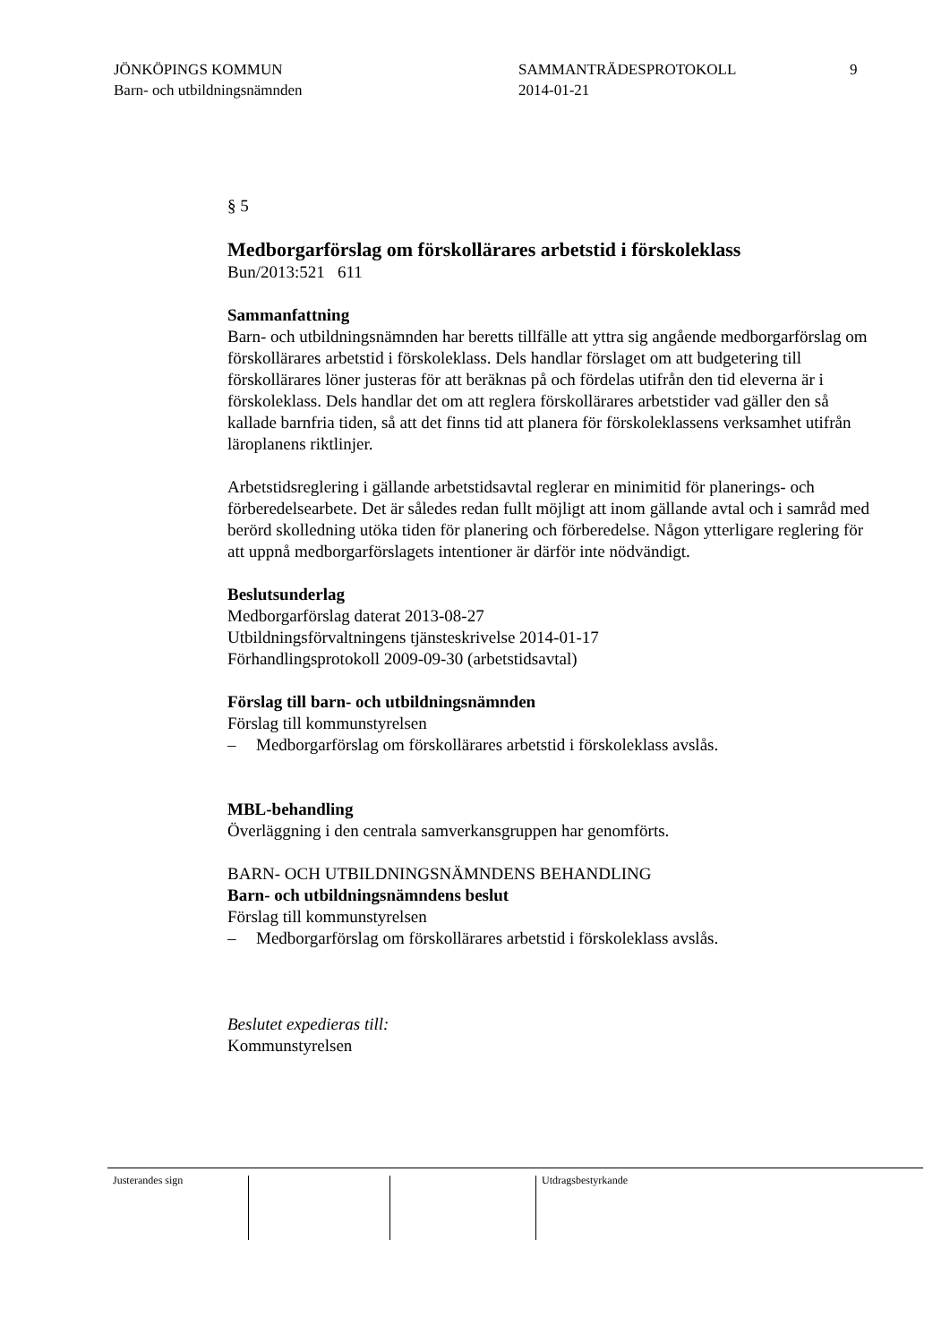JÖNKÖPINGS KOMMUN
Barn- och utbildningsnämnden
SAMMANTRÄDESPROTOKOLL
2014-01-21
9
§ 5
Medborgarförslag om förskollärares arbetstid i förskoleklass
Bun/2013:521 611
Sammanfattning
Barn- och utbildningsnämnden har beretts tillfälle att yttra sig angående medborgarförslag om förskollärares arbetstid i förskoleklass. Dels handlar förslaget om att budgetering till förskollärares löner justeras för att beräknas på och fördelas utifrån den tid eleverna är i förskoleklass. Dels handlar det om att reglera förskollärares arbetstider vad gäller den så kallade barnfria tiden, så att det finns tid att planera för förskoleklassens verksamhet utifrån läroplanens riktlinjer.
Arbetstidsreglering i gällande arbetstidsavtal reglerar en minimitid för planerings- och förberedelsearbete. Det är således redan fullt möjligt att inom gällande avtal och i samråd med berörd skolledning utöka tiden för planering och förberedelse. Någon ytterligare reglering för att uppnå medborgarförslagets intentioner är därför inte nödvändigt.
Beslutsunderlag
Medborgarförslag daterat 2013-08-27
Utbildningsförvaltningens tjänsteskrivelse 2014-01-17
Förhandlingsprotokoll 2009-09-30 (arbetstidsavtal)
Förslag till barn- och utbildningsnämnden
Förslag till kommunstyrelsen
– Medborgarförslag om förskollärares arbetstid i förskoleklass avslås.
MBL-behandling
Överläggning i den centrala samverkansgruppen har genomförts.
BARN- OCH UTBILDNINGSNÄMNDENS BEHANDLING
Barn- och utbildningsnämndens beslut
Förslag till kommunstyrelsen
– Medborgarförslag om förskollärares arbetstid i förskoleklass avslås.
Beslutet expedieras till:
Kommunstyrelsen
Justerandes sign Utdragsbestyrkande